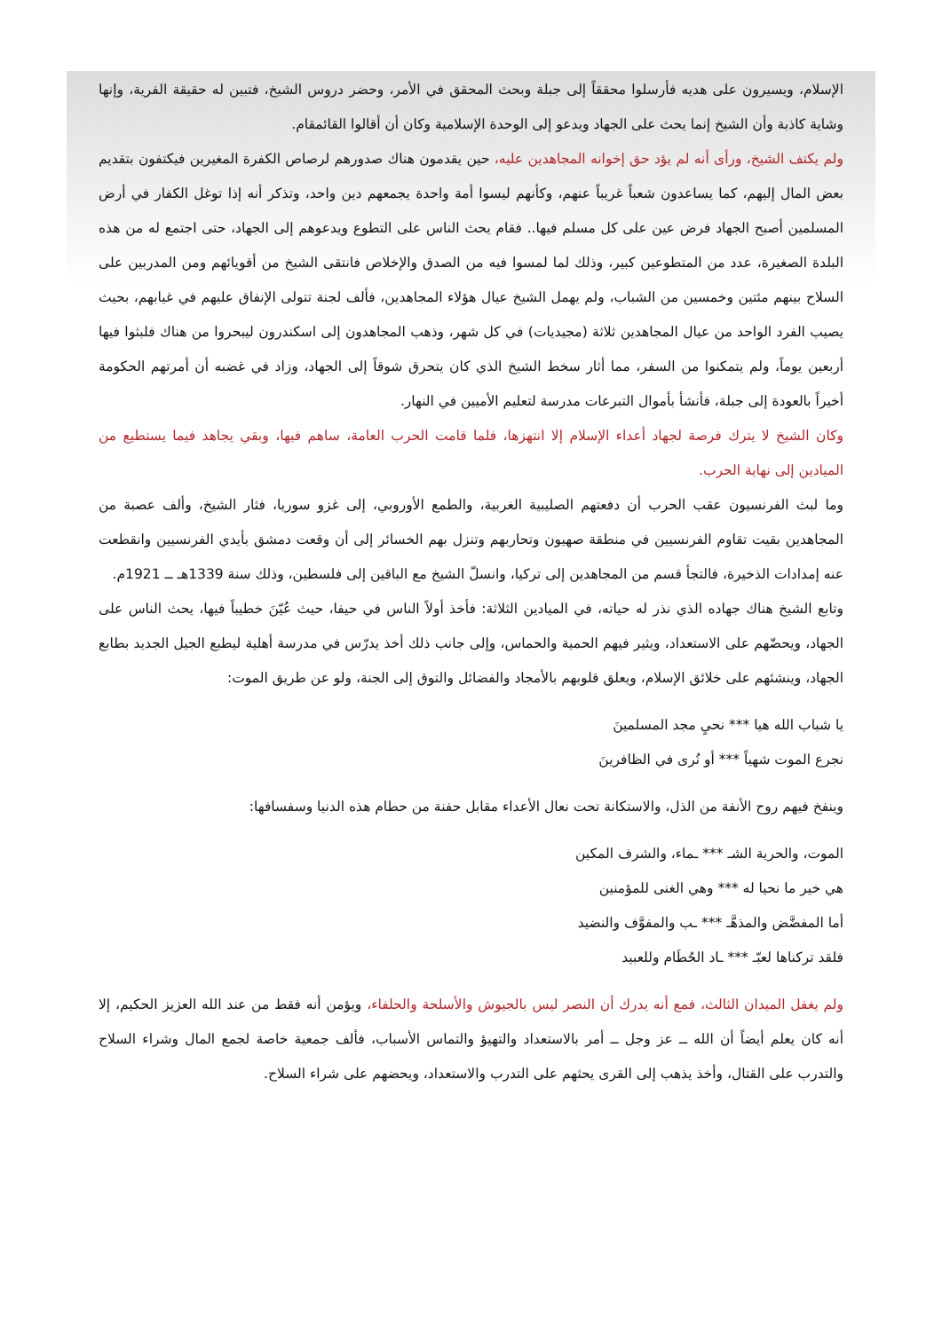الإسلام، ويسيرون على هديه فأرسلوا محققاً إلى جبلة وبحث المحقق في الأمر، وحضر دروس الشيخ، فتبين له حقيقة الفرية، وإنها وشاية كاذبة وأن الشيخ إنما يحث على الجهاد ويدعو إلى الوحدة الإسلامية وكان أن أقالوا القائمقام.
ولم يكتف الشيخ، ورأى أنه لم يؤد حق إخوانه المجاهدين عليه، حين يقدمون هناك صدورهم لرصاص الكفرة المغيرين فيكتفون بتقديم بعض المال إليهم، كما يساعدون شعباً غريباً عنهم، وكأنهم ليسوا أمة واحدة يجمعهم دين واحد، وتذكر أنه إذا توغل الكفار في أرض المسلمين أصبح الجهاد فرض عين على كل مسلم فيها.. فقام يحث الناس على التطوع ويدعوهم إلى الجهاد، حتى اجتمع له من هذه البلدة الصغيرة، عدد من المتطوعين كبير، وذلك لما لمسوا فيه من الصدق والإخلاص فانتقى الشيخ من أقويائهم ومن المدربين على السلاح بينهم مئتين وخمسين من الشباب، ولم يهمل الشيخ عيال هؤلاء المجاهدين، فألف لجنة تتولى الإنفاق عليهم في غيابهم، بحيث يصيب الفرد الواحد من عيال المجاهدين ثلاثة (مجيديات) في كل شهر، وذهب المجاهدون إلى اسكندرون ليبحروا من هناك فلبثوا فيها أربعين يوماً، ولم يتمكنوا من السفر، مما أثار سخط الشيخ الذي كان يتحرق شوقاً إلى الجهاد، وزاد في غضبه أن أمرتهم الحكومة أخيراً بالعودة إلى جبلة، فأنشأ بأموال التبرعات مدرسة لتعليم الأميين في النهار.
وكان الشيخ لا يترك فرصة لجهاد أعداء الإسلام إلا انتهزها، فلما قامت الحرب العامة، ساهم فيها، وبقي يجاهد فيما يستطيع من الميادين إلى نهاية الحرب.
وما لبث الفرنسيون عقب الحرب أن دفعتهم الصليبية الغربية، والطمع الأوروبي، إلى غزو سوريا، فثار الشيخ، وألف عصبة من المجاهدين بقيت تقاوم الفرنسيين في منطقة صهيون وتحاربهم وتنزل بهم الخسائر إلى أن وقعت دمشق بأيدي الفرنسيين وانقطعت عنه إمدادات الذخيرة، فالتجأ قسم من المجاهدين إلى تركيا، وانسلّ الشيخ مع الباقين إلى فلسطين، وذلك سنة 1339هـ ــ 1921م.
وتابع الشيخ هناك جهاده الذي نذر له حياته، في الميادين الثلاثة: فأخذ أولاً الناس في حيفا، حيث عُيّنَ خطيباً فيها، يحث الناس على الجهاد، ويحضّهم على الاستعداد، ويثير فيهم الحمية والحماس، وإلى جانب ذلك أخذ يدرّس في مدرسة أهلية ليطبع الجيل الجديد بطابع الجهاد، وينشئهم على خلائق الإسلام، ويعلق قلوبهم بالأمجاد والفضائل والتوق إلى الجنة، ولو عن طريق الموت:
يا شباب الله هيا *** نحيِ مجد المسلمينَ
نجرع الموت شهياً *** أو نُرى في الظافرينَ
وينفخ فيهم روح الأنفة من الذل، والاستكانة تحت نعال الأعداء مقابل حفنة من حطام هذه الدنيا وسفسافها:
الموت، والحرية الشـ *** ـماء، والشرف المكين
هي خير ما نحيا له *** وهي الغنى للمؤمنين
أما المفضَّض والمذهَّـ *** ـب والمفوَّف والنضيد
فلقد تركناها لعبّـ *** ـاد الحُطَام وللعبيد
ولم يغفل الميدان الثالث، فمع أنه يدرك أن النصر ليس بالجيوش والأسلحة والحلفاء، ويؤمن أنه فقط من عند الله العزيز الحكيم، إلا أنه كان يعلم أيضاً أن الله ــ عز وجل ــ أمر بالاستعداد والتهيؤ والتماس الأسباب، فألف جمعية خاصة لجمع المال وشراء السلاح والتدرب على القتال، وأخذ يذهب إلى القرى يحثهم على التدرب والاستعداد، ويحضهم على شراء السلاح.